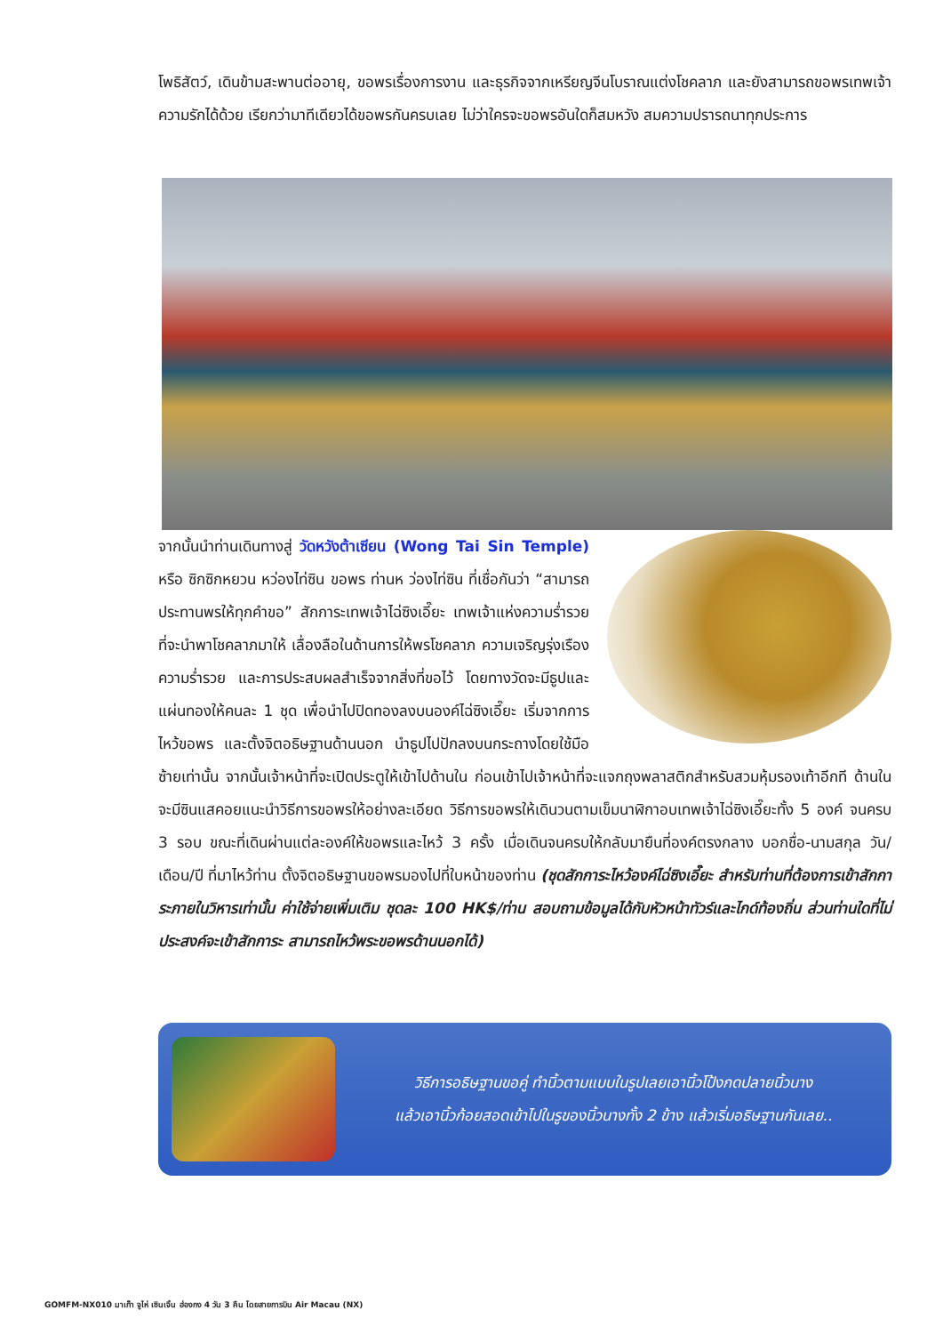โพธิสัตว์, เดินข้ามสะพานต่ออายุ, ขอพรเรื่องการงาน และธุรกิจจากเหรียญจีนโบราณแต่งโชคลาภ และยังสามารถขอพรเทพเจ้าความรักได้ด้วย เรียกว่ามาทีเดียวได้ขอพรกันครบเลย ไม่ว่าใครจะขอพรอันใดก็สมหวัง สมความปรารถนาทุกประการ
จากนั้นนำท่านเดินทางสู่ วัดหวังต้าเซียน (Wong Tai Sin Temple) หรือ ซิกซิกหยวน หว่องไท่ซิน ขอพร ท่านห ว่องไท่ซิน ที่เชื่อกันว่า “สามารถประทานพรให้ทุกคำขอ” สักการะเทพเจ้าไฉ่ซิงเอี๊ยะ เทพเจ้าแห่งความร่ำรวยที่จะนำพาโชคลาภมาให้ เลื่องลือในด้านการให้พรโชคลาภ ความเจริญรุ่งเรือง ความร่ำรวย และการประสบผลสำเร็จจากสิ่งที่ขอไว้ โดยทางวัดจะมีธูปและแผ่นทองให้คนละ 1 ชุด เพื่อนำไปปิดทองลงบนองค์ไฉ่ซิงเอี๊ยะ เริ่มจากการไหว้ขอพร และตั้งจิตอธิษฐานด้านนอก นำธูปไปปักลงบนกระถางโดยใช้มือซ้ายเท่านั้น จากนั้นเจ้าหน้าที่จะเปิดประตูให้เข้าไปด้านใน ก่อนเข้าไปเจ้าหน้าที่จะแจกถุงพลาสติกสำหรับสวมหุ้มรองเท้าอีกที ด้านในจะมีซินแสคอยแนะนำวิธีการขอพรให้อย่างละเอียด วิธีการขอพรให้เดินวนตามเข็มนาฬิกาอบเทพเจ้าไฉ่ซิงเอี๊ยะทั้ง 5 องค์ จนครบ 3 รอบ ขณะที่เดินผ่านแต่ละองค์ให้ขอพรและไหว้ 3 ครั้ง เมื่อเดินจนครบให้กลับมายืนที่องค์ตรงกลาง บอกชื่อ-นามสกุล วัน/เดือน/ปี ที่มาไหว้ท่าน ตั้งจิตอธิษฐานขอพรมองไปที่ใบหน้าของท่าน (ชุดสักการะไหว้องค์ไฉ่ซิงเอี๊ยะ สำหรับท่านที่ต้องการเข้าสักการะภายในวิหารเท่านั้น ค่าใช้จ่ายเพิ่มเติม ชุดละ 100 HK$/ท่าน สอบถามข้อมูลได้กับหัวหน้าทัวร์และไกด์ท้องถิ่น ส่วนท่านใดที่ไม่ประสงค์จะเข้าสักการะ สามารถไหว้พระขอพรด้านนอกได้)
วิธีการอธิษฐานขอคู่ ทำนิ้วตามแบบในรูปเลยเอานิ้วโป้งกดปลายนิ้วนาง
แล้วเอานิ้วก้อยสอดเข้าไปในรูของนิ้วนางทั้ง 2 ข้าง แล้วเริ่มอธิษฐานกันเลย..
GOMFM-NX010 มาเก๊า จูไห่ เซินเจิ้น ฮ่องกง 4 วัน 3 คืน โดยสายการบิน Air Macau (NX)